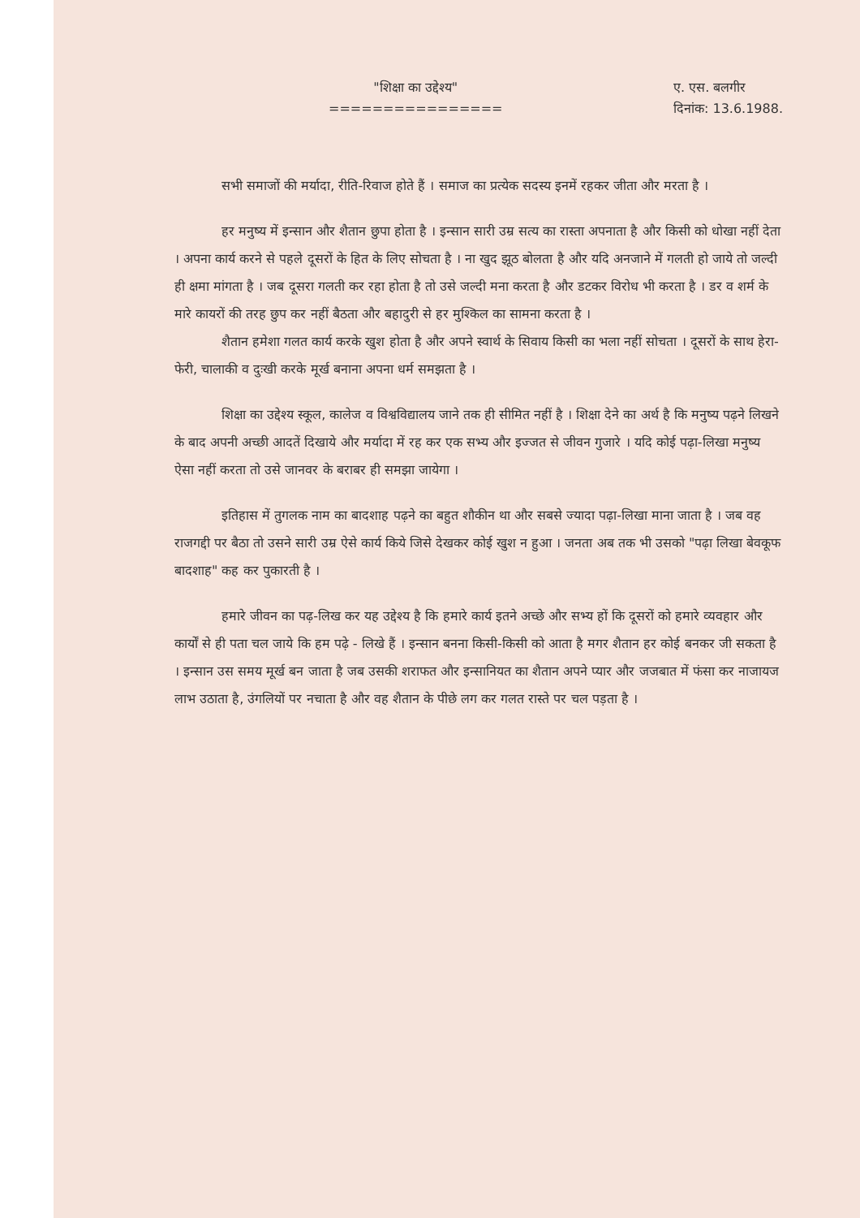"शिक्षा का उद्देश्य"
================
ए. एस. बलगीर
दिनांक: 13.6.1988.
सभी समाजों की मर्यादा, रीति-रिवाज होते हैं । समाज का प्रत्येक सदस्य इनमें रहकर जीता और मरता है ।
हर मनुष्य में इन्सान और शैतान छुपा होता है । इन्सान सारी उम्र सत्य का रास्ता अपनाता है और किसी को धोखा नहीं देता । अपना कार्य करने से पहले दूसरों के हित के लिए सोचता है । ना खुद झूठ बोलता है और यदि अनजाने में गलती हो जाये तो जल्दी ही क्षमा मांगता है । जब दूसरा गलती कर रहा होता है तो उसे जल्दी मना करता है और डटकर विरोध भी करता है । डर व शर्म के मारे कायरों की तरह छुप कर नहीं बैठता और बहादुरी से हर मुश्किल का सामना करता है ।
शैतान हमेशा गलत कार्य करके खुश होता है और अपने स्वार्थ के सिवाय किसी का भला नहीं सोचता । दूसरों के साथ हेरा-फेरी, चालाकी व दुःखी करके मूर्ख बनाना अपना धर्म समझता है ।
शिक्षा का उद्देश्य स्कूल, कालेज व विश्वविद्यालय जाने तक ही सीमित नहीं है । शिक्षा देने का अर्थ है कि मनुष्य पढ़ने लिखने के बाद अपनी अच्छी आदतें दिखाये और मर्यादा में रह कर एक सभ्य और इज्जत से जीवन गुजारे । यदि कोई पढ़ा-लिखा मनुष्य ऐसा नहीं करता तो उसे जानवर के बराबर ही समझा जायेगा ।
इतिहास में तुगलक नाम का बादशाह पढ़ने का बहुत शौकीन था और सबसे ज्यादा पढ़ा-लिखा माना जाता है । जब वह राजगद्दी पर बैठा तो उसने सारी उम्र ऐसे कार्य किये जिसे देखकर कोई खुश न हुआ । जनता अब तक भी उसको "पढ़ा लिखा बेवकूफ बादशाह" कह कर पुकारती है ।
हमारे जीवन का पढ़-लिख कर यह उद्देश्य है कि हमारे कार्य इतने अच्छे और सभ्य हों कि दूसरों को हमारे व्यवहार और कार्यों से ही पता चल जाये कि हम पढ़े - लिखे हैं । इन्सान बनना किसी-किसी को आता है मगर शैतान हर कोई बनकर जी सकता है । इन्सान उस समय मूर्ख बन जाता है जब उसकी शराफत और इन्सानियत का शैतान अपने प्यार और जजबात में फंसा कर नाजायज लाभ उठाता है, उंगलियों पर नचाता है और वह शैतान के पीछे लग कर गलत रास्ते पर चल पड़ता है ।